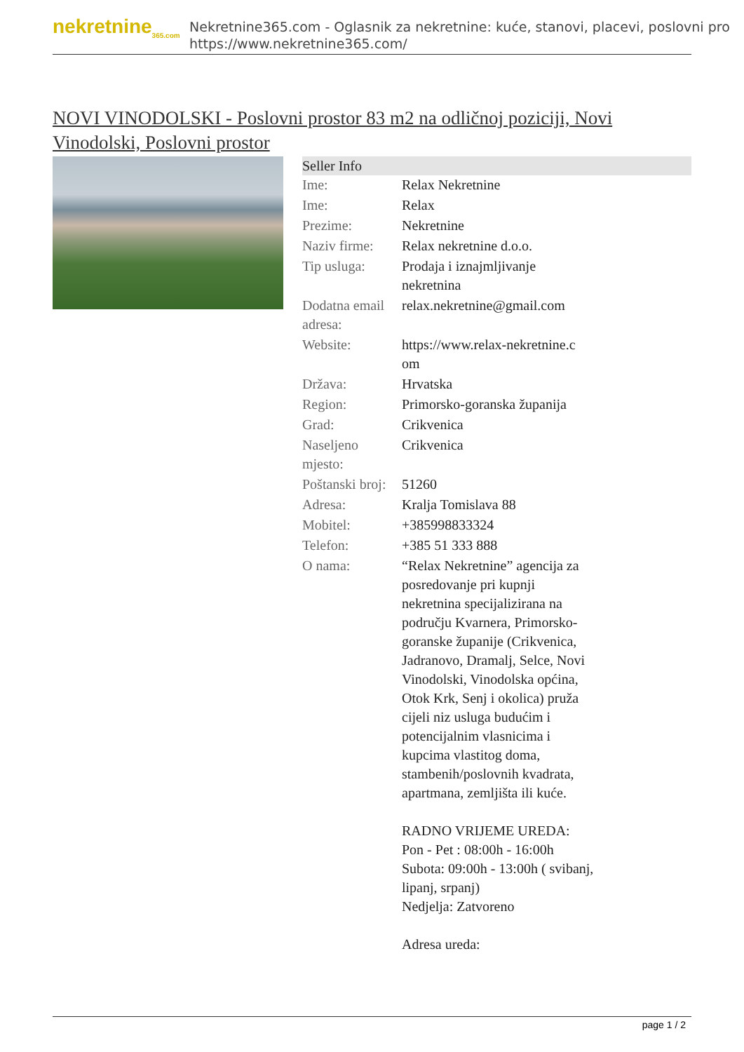nekretnine<sub>365.com</sub>
Nekretnine365.com - Oglasnik za nekretnine: kuće, stanovi, placevi, poslovni pro
https://www.nekretnine365.com/
NOVI VINODOLSKI - Poslovni prostor 83 m2 na odličnoj poziciji, Novi Vinodolski, Poslovni prostor
Seller Info
| Ime: | Relax Nekretnine |
| Ime: | Relax |
| Prezime: | Nekretnine |
| Naziv firme: | Relax nekretnine d.o.o. |
| Tip usluga: | Prodaja i iznajmljivanje nekretnina |
| Dodatna email adresa: | relax.nekretnine@gmail.com |
| Website: | https://www.relax-nekretnine.c om |
| Država: | Hrvatska |
| Region: | Primorsko-goranska županija |
| Grad: | Crikvenica |
| Naseljeno mjesto: | Crikvenica |
| Poštanski broj: | 51260 |
| Adresa: | Kralja Tomislava 88 |
| Mobitel: | +385998833324 |
| Telefon: | +385 51 333 888 |
| O nama: | “Relax Nekretnine” agencija za posredovanje pri kupnji nekretnina specijalizirana na području Kvarnera, Primorsko-goranske županije (Crikvenica, Jadranovo, Dramalj, Selce, Novi Vinodolski, Vinodolska općina, Otok Krk, Senj i okolica) pruža cijeli niz usluga budućim i potencijalnim vlasnicima i kupcima vlastitog doma, stambenih/poslovnih kvadrata, apartmana, zemljišta ili kuće. RADNO VRIJEME UREDA: Pon - Pet : 08:00h - 16:00h Subota: 09:00h - 13:00h ( svibanj, lipanj, srpanj) Nedjelja: Zatvoreno Adresa ureda: |
page 1 / 2